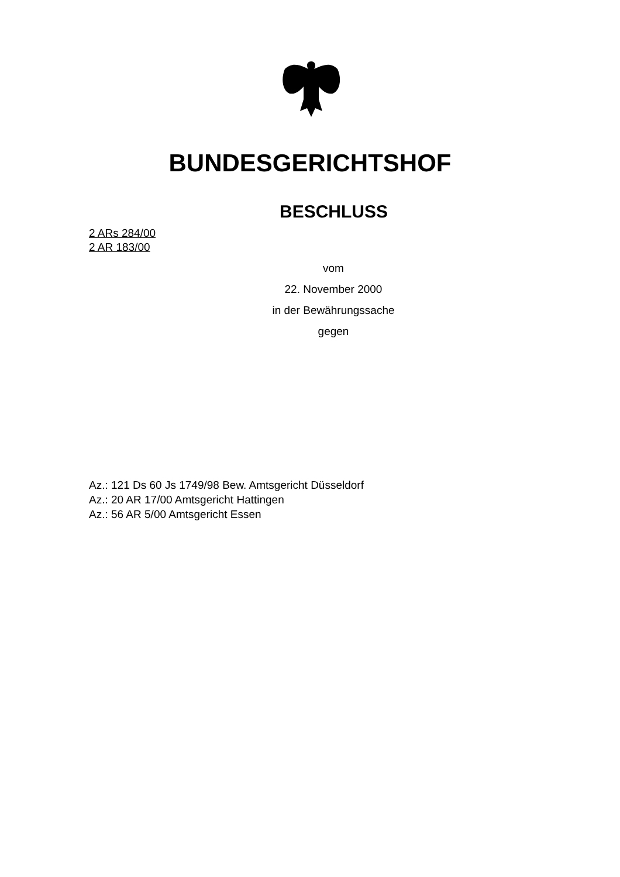BUNDESGERICHTSHOF
BESCHLUSS
2 ARs 284/00
2 AR 183/00
vom
22. November 2000
in der Bewährungssache
gegen
Az.: 121 Ds 60 Js 1749/98 Bew. Amtsgericht Düsseldorf
Az.: 20 AR 17/00 Amtsgericht Hattingen
Az.: 56 AR 5/00 Amtsgericht Essen